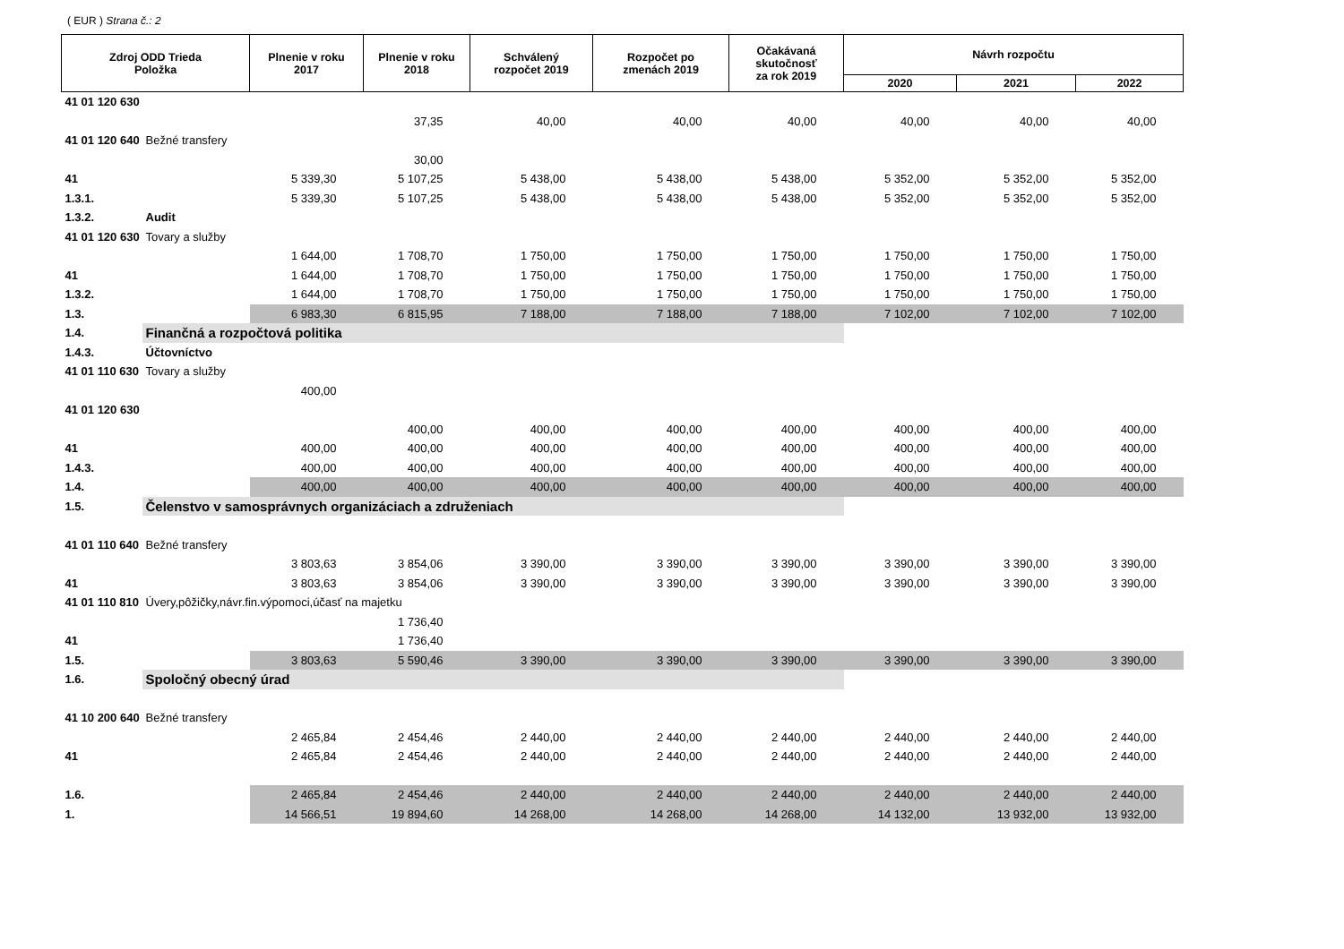( EUR ) Strana č.: 2
| Zdroj ODD Trieda Položka | | Plnenie v roku 2017 | Plnenie v roku 2018 | Schválený rozpočet 2019 | Rozpočet po zmenách 2019 | Očakávaná skutočnosť za rok 2019 | Návrh rozpočtu | | |
| --- | --- | --- | --- | --- | --- | --- | --- | --- | --- |
| | | | | | | | 2020 | 2021 | 2022 |
| 41 01 120 630 | | | | | | | | | |
| | | | 37,35 | 40,00 | 40,00 | 40,00 | 40,00 | 40,00 | 40,00 |
| 41 01 120 640 | Bežné transfery | | | | | | | | |
| | | | 30,00 | | | | | | |
| 41 | | 5 339,30 | 5 107,25 | 5 438,00 | 5 438,00 | 5 438,00 | 5 352,00 | 5 352,00 | 5 352,00 |
| 1.3.1. | | 5 339,30 | 5 107,25 | 5 438,00 | 5 438,00 | 5 438,00 | 5 352,00 | 5 352,00 | 5 352,00 |
| 1.3.2. | Audit | | | | | | | | |
| 41 01 120 630 | Tovary a služby | | | | | | | | |
| | | 1 644,00 | 1 708,70 | 1 750,00 | 1 750,00 | 1 750,00 | 1 750,00 | 1 750,00 | 1 750,00 |
| 41 | | 1 644,00 | 1 708,70 | 1 750,00 | 1 750,00 | 1 750,00 | 1 750,00 | 1 750,00 | 1 750,00 |
| 1.3.2. | | 1 644,00 | 1 708,70 | 1 750,00 | 1 750,00 | 1 750,00 | 1 750,00 | 1 750,00 | 1 750,00 |
| 1.3. | | 6 983,30 | 6 815,95 | 7 188,00 | 7 188,00 | 7 188,00 | 7 102,00 | 7 102,00 | 7 102,00 |
| 1.4. | Finančná a rozpočtová politika | | | | | | | | |
| 1.4.3. | Účtovníctvo | | | | | | | | |
| 41 01 110 630 | Tovary a služby | | | | | | | | |
| | | 400,00 | | | | | | | |
| 41 01 120 630 | | | | | | | | | |
| | | | 400,00 | 400,00 | 400,00 | 400,00 | 400,00 | 400,00 | 400,00 |
| 41 | | 400,00 | 400,00 | 400,00 | 400,00 | 400,00 | 400,00 | 400,00 | 400,00 |
| 1.4.3. | | 400,00 | 400,00 | 400,00 | 400,00 | 400,00 | 400,00 | 400,00 | 400,00 |
| 1.4. | | 400,00 | 400,00 | 400,00 | 400,00 | 400,00 | 400,00 | 400,00 | 400,00 |
| 1.5. | Čelenstvo v samosprávnych organizáciach a združeniach | | | | | | | | |
| 41 01 110 640 | Bežné transfery | | | | | | | | |
| | | 3 803,63 | 3 854,06 | 3 390,00 | 3 390,00 | 3 390,00 | 3 390,00 | 3 390,00 | 3 390,00 |
| 41 | | 3 803,63 | 3 854,06 | 3 390,00 | 3 390,00 | 3 390,00 | 3 390,00 | 3 390,00 | 3 390,00 |
| 41 01 110 810 | Úvery,pôžičky,návr.fin.výpomoci,účasť na majetku | | | | | | | | |
| | | | 1 736,40 | | | | | | |
| 41 | | | 1 736,40 | | | | | | |
| 1.5. | | 3 803,63 | 5 590,46 | 3 390,00 | 3 390,00 | 3 390,00 | 3 390,00 | 3 390,00 | 3 390,00 |
| 1.6. | Spoločný obecný úrad | | | | | | | | |
| 41 10 200 640 | Bežné transfery | | | | | | | | |
| | | 2 465,84 | 2 454,46 | 2 440,00 | 2 440,00 | 2 440,00 | 2 440,00 | 2 440,00 | 2 440,00 |
| 41 | | 2 465,84 | 2 454,46 | 2 440,00 | 2 440,00 | 2 440,00 | 2 440,00 | 2 440,00 | 2 440,00 |
| 1.6. | | 2 465,84 | 2 454,46 | 2 440,00 | 2 440,00 | 2 440,00 | 2 440,00 | 2 440,00 | 2 440,00 |
| 1. | | 14 566,51 | 19 894,60 | 14 268,00 | 14 268,00 | 14 268,00 | 14 132,00 | 13 932,00 | 13 932,00 |